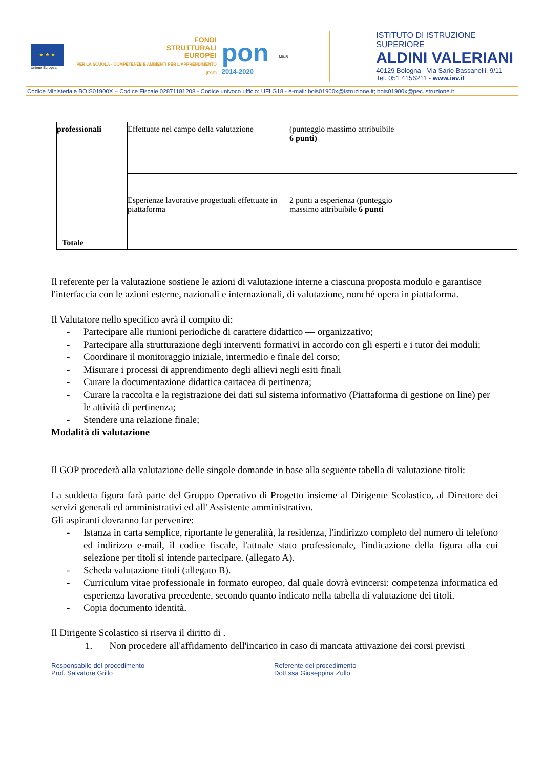★ ★ ★
Unione Europea
FONDI
STRUTTURALI
EUROPEI
PER LA SCUOLA - COMPETENZE E AMBIENTI PER L'APPRENDIMENTO (FSE)
pon
2014-2020
MIUR
ISTITUTO DI ISTRUZIONE SUPERIORE
ALDINI VALERIANI
40129 Bologna - Via Sario Bassanelli, 9/11
Tel. 051 4156211 - www.iav.it
Codice Ministeriale BOIS01900X – Codice Fiscale 02871181208 - Codice univoco ufficio: UFLG18 - e-mail: bois01900x@istruzione.it; bois01900x@pec.istruzione.it
| professionali | Effettuate nel campo della valutazione | (punteggio massimo attribuibile 6 punti) | | |
| | Esperienze lavorative progettuali effettuate in piattaforma | 2 punti a esperienza (punteggio massimo attribuibile 6 punti | | |
| Totale | | | | |
Il referente per la valutazione sostiene le azioni di valutazione interne a ciascuna proposta modulo e garantisce l'interfaccia con le azioni esterne, nazionali e internazionali, di valutazione, nonché opera in piattaforma.
Il Valutatore nello specifico avrà il compito di:
- Partecipare alle riunioni periodiche di carattere didattico — organizzativo;
- Partecipare alla strutturazione degli interventi formativi in accordo con gli esperti e i tutor dei moduli;
- Coordinare il monitoraggio iniziale, intermedio e finale del corso;
- Misurare i processi di apprendimento degli allievi negli esiti finali
- Curare la documentazione didattica cartacea di pertinenza;
- Curare la raccolta e la registrazione dei dati sul sistema informativo (Piattaforma di gestione on line) per le attività di pertinenza;
- Stendere una relazione finale;
Modalità di valutazione
Il GOP procederà alla valutazione delle singole domande in base alla seguente tabella di valutazione titoli:
La suddetta figura farà parte del Gruppo Operativo di Progetto insieme al Dirigente Scolastico, al Direttore dei servizi generali ed amministrativi ed all' Assistente amministrativo.
Gli aspiranti dovranno far pervenire:
- Istanza in carta semplice, riportante le generalità, la residenza, l'indirizzo completo del numero di telefono ed indirizzo e-mail, il codice fiscale, l'attuale stato professionale, l'indicazione della figura alla cui selezione per titoli si intende partecipare. (allegato A).
- Scheda valutazione titoli (allegato B).
- Curriculum vitae professionale in formato europeo, dal quale dovrà evincersi: competenza informatica ed esperienza lavorativa precedente, secondo quanto indicato nella tabella di valutazione dei titoli.
- Copia documento identità.
Il Dirigente Scolastico si riserva il diritto di .
1. Non procedere all'affidamento dell'incarico in caso di mancata attivazione dei corsi previsti
Responsabile del procedimento
Prof. Salvatore Grillo
Referente del procedimento
Dott.ssa Giuseppina Zullo